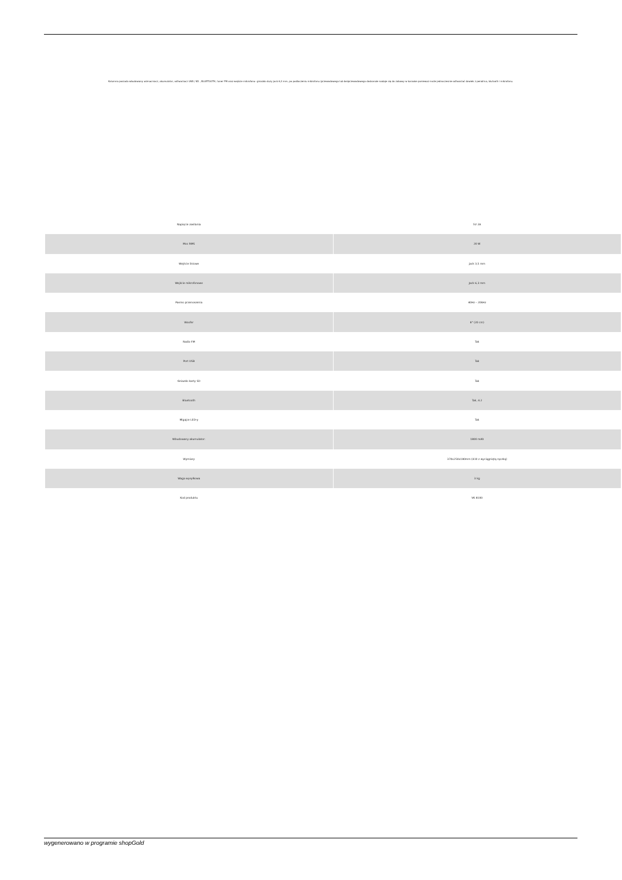Kolumna posiada wbudowany wzmacniacz, akumulator, odtwarzacz USB / SD , BLUETOOTH, tuner FM oraz wejście mikrofonu- gniazdo duzy jack 6,3 mm, po podlaczeniu mikrofonu (przewodowego lub bezprzewodowego doskonale nadaje się do zabawy w karaoke poniewaz może jednoczesnie odtwarzać dxwiek z pendriva, blutooth i mikrofonu.
| Napięcie zasilania | 5V 2A |
| Moc RMS | 20 W |
| Wejście liniowe | jack 3,5 mm |
| Wejście mikrofonowe | Jack 6,3 mm |
| Pasmo przenoszenia | 40Hz – 20kHz |
| Woofer | 8" (20 cm) |
| Radio FM | Tak |
| Port USB | Tak |
| Gniazdo karty SD | Tak |
| Bluetooth | Tak, 4.2 |
| Migajce LED-y | Tak |
| Wbudowany akumulator: | 1800 mAh |
| Wymiary | 370x250x180mm (410 z wyciągniętą rączką) |
| Waga wysyłkowa | 3 kg |
| Kod produktu | VK 8100 |
wygenerowano w programie shopGold